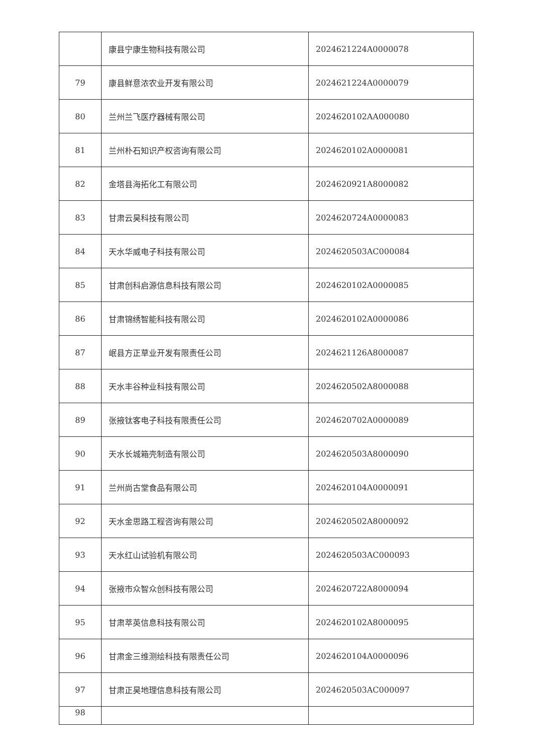| | 康县宁康生物科技有限公司 | 2024621224A0000078 |
| 79 | 康县鲜意浓农业开发有限公司 | 2024621224A0000079 |
| 80 | 兰州兰飞医疗器械有限公司 | 2024620102AA000080 |
| 81 | 兰州朴石知识产权咨询有限公司 | 2024620102A0000081 |
| 82 | 金塔县海拓化工有限公司 | 2024620921A8000082 |
| 83 | 甘肃云昊科技有限公司 | 2024620724A0000083 |
| 84 | 天水华威电子科技有限公司 | 2024620503AC000084 |
| 85 | 甘肃创科启源信息科技有限公司 | 2024620102A0000085 |
| 86 | 甘肃锦绣智能科技有限公司 | 2024620102A0000086 |
| 87 | 岷县方正草业开发有限责任公司 | 2024621126A8000087 |
| 88 | 天水丰谷种业科技有限公司 | 2024620502A8000088 |
| 89 | 张掖钛客电子科技有限责任公司 | 2024620702A0000089 |
| 90 | 天水长城箱壳制造有限公司 | 2024620503A8000090 |
| 91 | 兰州尚古堂食品有限公司 | 2024620104A0000091 |
| 92 | 天水金思路工程咨询有限公司 | 2024620502A8000092 |
| 93 | 天水红山试验机有限公司 | 2024620503AC000093 |
| 94 | 张掖市众智众创科技有限公司 | 2024620722A8000094 |
| 95 | 甘肃萃英信息科技有限公司 | 2024620102A8000095 |
| 96 | 甘肃金三维测绘科技有限责任公司 | 2024620104A0000096 |
| 97 | 甘肃正昊地理信息科技有限公司 | 2024620503AC000097 |
| 98 | | |